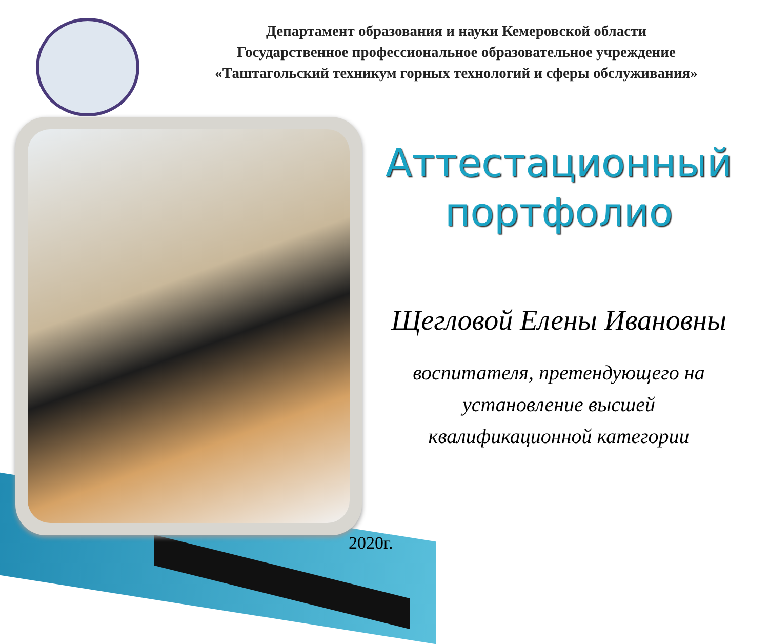Департамент образования и науки Кемеровской области
Государственное профессиональное образовательное учреждение
«Таштагольский техникум горных технологий и сферы обслуживания»
Аттестационный
портфолио
Щегловой Елены Ивановны
воспитателя, претендующего на
установление высшей
квалификационной категории
2020г.